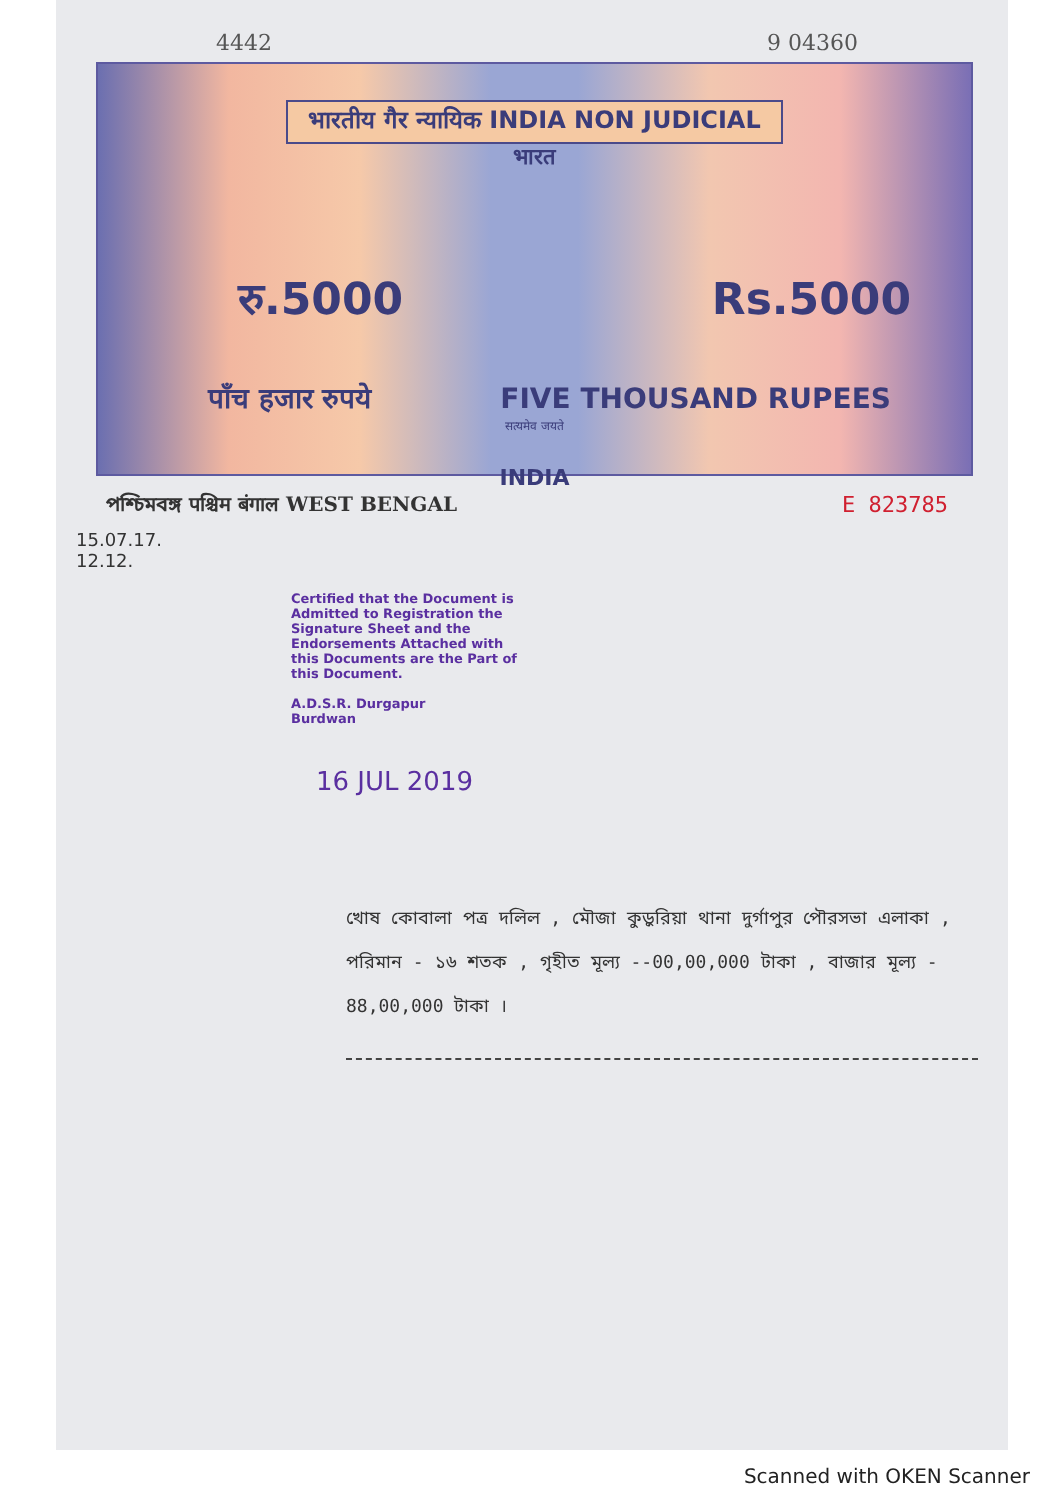4442 9 04360
भारतीय गैर न्यायिक INDIA NON JUDICIAL
भारत
रु.5000 Rs.5000
पाँच हजार रुपये FIVE THOUSAND RUPEES
सत्यमेव जयते
INDIA
পশ্চিমবঙ্গ पश्चिम बंगाल WEST BENGAL E 823785
15.07.17.
12.12.
Certified that the Document is Admitted to Registration the Signature Sheet and the Endorsements Attached with this Documents are the Part of this Document.
A.D.S.R. Durgapur
Burdwan
16 JUL 2019
খোষ কোবালা পত্র দলিল , মৌজা কুড়ুরিয়া থানা দুর্গাপুর পৌরসভা এলাকা , পরিমান - ১৬ শতক , গৃহীত মূল্য --00,00,000 টাকা , বাজার মূল্য - 88,00,000 টাকা ।
Scanned with OKEN Scanner